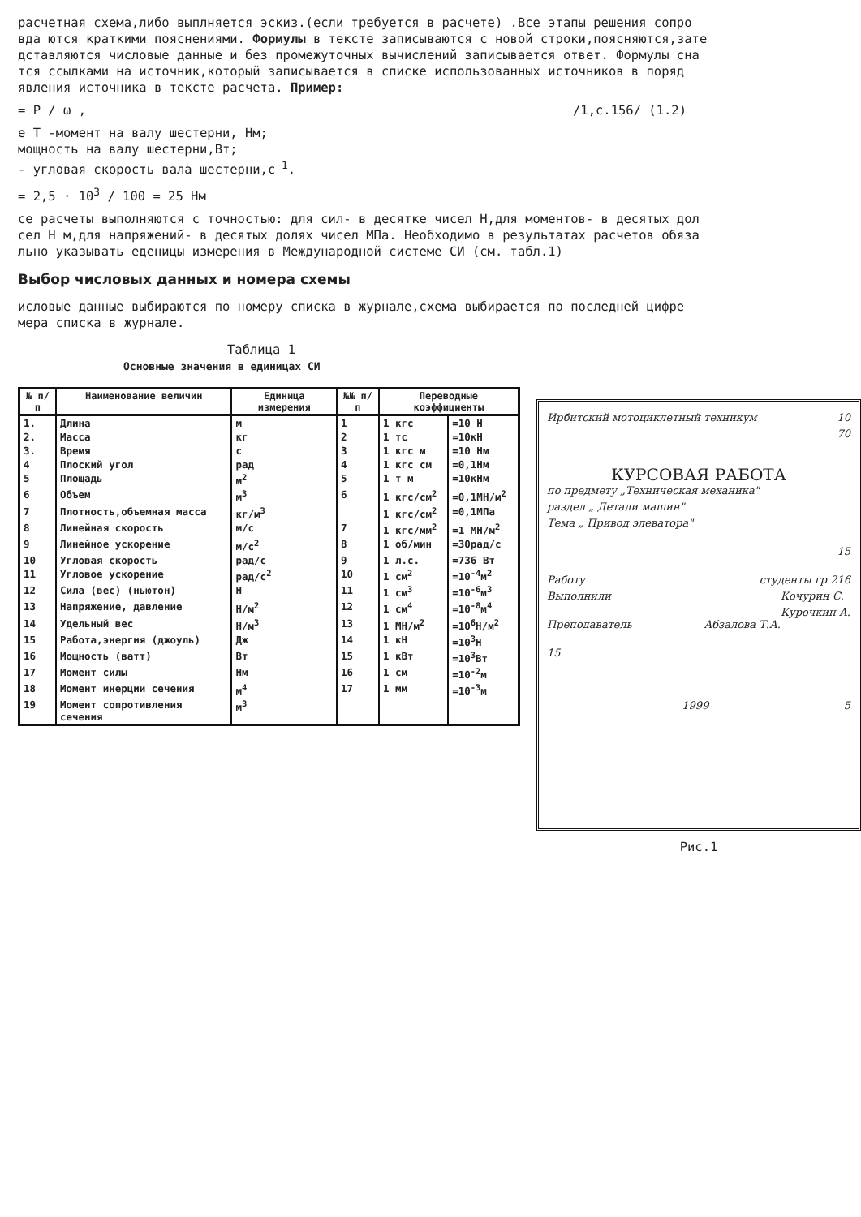расчетная схема,либо выплняется эскиз.(если требуется в расчете) .Все этапы решения сопро
вда ются краткими пояснениями. Формулы в тексте записываются с новой строки,поясняются,зате
дставляются числовые данные и без промежуточных вычислений записывается ответ. Формулы сна
тся ссылками на источник,который записывается в списке использованных источников в поряд
явления источника в тексте расчета. Пример:
= P / ω , /1,с.156/ (1.2)
е T -момент на валу шестерни, Нм;
мощность на валу шестерни,Вт;
- угловая скорость вала шестерни,с<sup>-1</sup>.
= 2,5 · 10<sup>3</sup> / 100 = 25 Нм
се расчеты выполняются с точностью: для сил- в десятке чисел Н,для моментов- в десятых дол
сел Н м,для напряжений- в десятых долях чисел МПа. Необходимо в результатах расчетов обяза
льно указывать еденицы измерения в Международной системе СИ (см. табл.1)
Выбор числовых данных и номера схемы
исловые данные выбираются по номеру списка в журнале,схема выбирается по последней цифре
мера списка в журнале.
Таблица 1
Основные значения в единицах СИ
| № п/п | Наименование величин | Единица измерения | №№ п/п | Переводные коэффициенты | |
| --- | --- | --- | --- | --- | --- |
| 1. | Длина | м | 1 | 1 кгс | =10 Н |
| 2. | Масса | кг | 2 | 1 тс | =10кН |
| 3. | Время | с | 3 | 1 кгс м | =10 Нм |
| 4 | Плоский угол | рад | 4 | 1 кгс см | =0,1Нм |
| 5 | Площадь | м<sup>2</sup> | 5 | 1 т м | =10кНм |
| 6 | Объем | м<sup>3</sup> | 6 | 1 кгс/см<sup>2</sup> | =0,1МН/м<sup>2</sup> |
| 7 | Плотность,объемная масса | кг/м<sup>3</sup> | | 1 кгс/см<sup>2</sup> | =0,1МПа |
| 8 | Линейная скорость | м/с | 7 | 1 кгс/мм<sup>2</sup> | =1 МН/м<sup>2</sup> |
| 9 | Линейное ускорение | м/с<sup>2</sup> | 8 | 1 об/мин | =30рад/с |
| 10 | Угловая скорость | рад/с | 9 | 1 л.с. | =736 Вт |
| 11 | Угловое ускорение | рад/с<sup>2</sup> | 10 | 1 см<sup>2</sup> | =10<sup>-4</sup>м<sup>2</sup> |
| 12 | Сила (вес) (ньютон) | Н | 11 | 1 см<sup>3</sup> | =10<sup>-6</sup>м<sup>3</sup> |
| 13 | Напряжение, давление | Н/м<sup>2</sup> | 12 | 1 см<sup>4</sup> | =10<sup>-8</sup>м<sup>4</sup> |
| 14 | Удельный вес | Н/м<sup>3</sup> | 13 | 1 МН/м<sup>2</sup> | =10<sup>6</sup>Н/м<sup>2</sup> |
| 15 | Работа,энергия (джоуль) | Дж | 14 | 1 кН | =10<sup>3</sup>Н |
| 16 | Мощность (ватт) | Вт | 15 | 1 кВт | =10<sup>3</sup>Вт |
| 17 | Момент силы | Нм | 16 | 1 см | =10<sup>-2</sup>м |
| 18 | Момент инерции сечения | м<sup>4</sup> | 17 | 1 мм | =10<sup>-3</sup>м |
| 19 | Момент сопротивления сечения | м<sup>3</sup> | | | |
Ирбитский мотоциклетный техникум 10
70
КУРСОВАЯ РАБОТА
по предмету „Техническая механика"
раздел „ Детали машин"
Тема „ Привод элеватора"
15
Работу студенты гр 216
Выполнили Кочурин С.
Курочкин А.
Преподаватель Абзалова Т.А.
15
1999 5
Рис.1